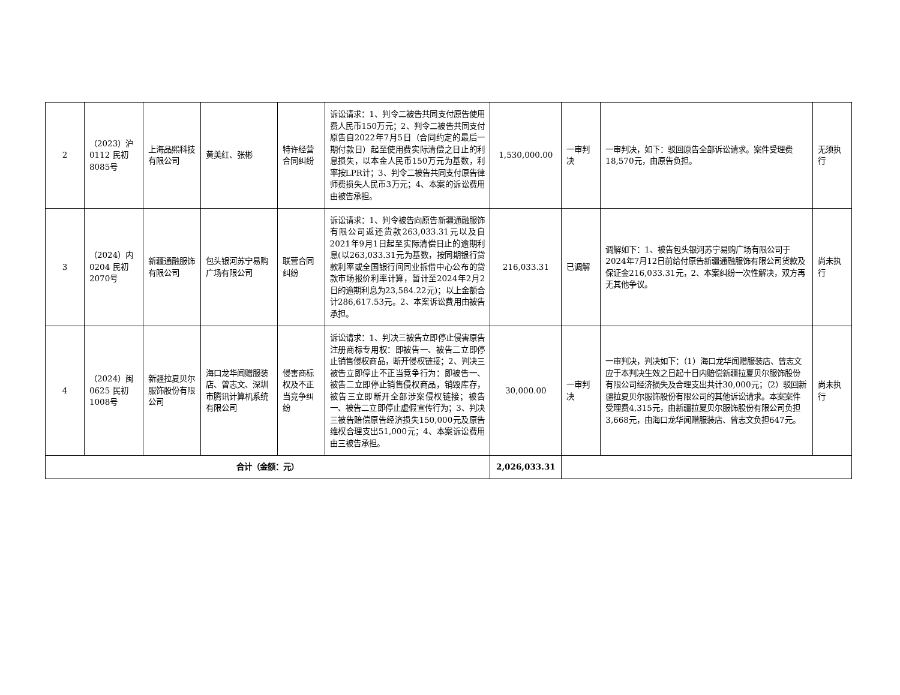| 2 | （2023）沪0112 民初8085号 | 上海品熙科技有限公司 | 黄美红、张彬 | 特许经营合同纠纷 | 诉讼请求：1、判令二被告共同支付原告使用费人民币150万元；2、判令二被告共同支付原告自2022年7月5日（合同约定的最后一期付款日）起至使用费实际清偿之日止的利息损失，以本金人民币150万元为基数，利率按LPR计；3、判令二被告共同支付原告律师费损失人民币3万元；4、本案的诉讼费用由被告承担。 | 1,530,000.00 | 一审判决 | 一审判决，如下：驳回原告全部诉讼请求。案件受理费18,570元，由原告负担。 | 无须执行 |
| 3 | （2024）内0204 民初2070号 | 新疆通融服饰有限公司 | 包头银河苏宁易购广场有限公司 | 联营合同纠纷 | 诉讼请求：1、判令被告向原告新疆通融服饰有限公司返还货款263,033.31元以及自2021年9月1日起至实际清偿日止的逾期利息(以263,033.31元为基数，按同期银行贷款利率或全国银行间同业拆借中心公布的贷款市场报价利率计算，暂计至2024年2月2日的逾期利息为23,584.22元)；以上金额合计286,617.53元。2、本案诉讼费用由被告承担。 | 216,033.31 | 已调解 | 调解如下：1、被告包头银河苏宁易购广场有限公司于2024年7月12日前给付原告新疆通融服饰有限公司货款及保证金216,033.31元，2、本案纠纷一次性解决，双方再无其他争议。 | 尚未执行 |
| 4 | （2024）闽0625 民初1008号 | 新疆拉夏贝尔服饰股份有限公司 | 海口龙华闻赠服装店、曾志文、深圳市腾讯计算机系统有限公司 | 侵害商标权及不正当竞争纠纷 | 诉讼请求：1、判决三被告立即停止侵害原告注册商标专用权：即被告一、被告二立即停止销售侵权商品，断开侵权链接；2、判决三被告立即停止不正当竞争行为：即被告一、被告二立即停止销售侵权商品，销毁库存，被告三立即断开全部涉案侵权链接；被告一、被告二立即停止虚假宣传行为；3、判决三被告赔偿原告经济损失150,000元及原告维权合理支出51,000元；4、本案诉讼费用由三被告承担。 | 30,000.00 | 一审判决 | 一审判决，判决如下：（1）海口龙华闻赠服装店、曾志文应于本判决生效之日起十日内赔偿新疆拉夏贝尔服饰股份有限公司经济损失及合理支出共计30,000元；（2）驳回新疆拉夏贝尔服饰股份有限公司的其他诉讼请求。本案案件受理费4,315元，由新疆拉夏贝尔服饰股份有限公司负担3,668元，由海口龙华闻赠服装店、曾志文负担647元。 | 尚未执行 |
| 合计（金额：元） | | | | | | 2,026,033.31 | | | |